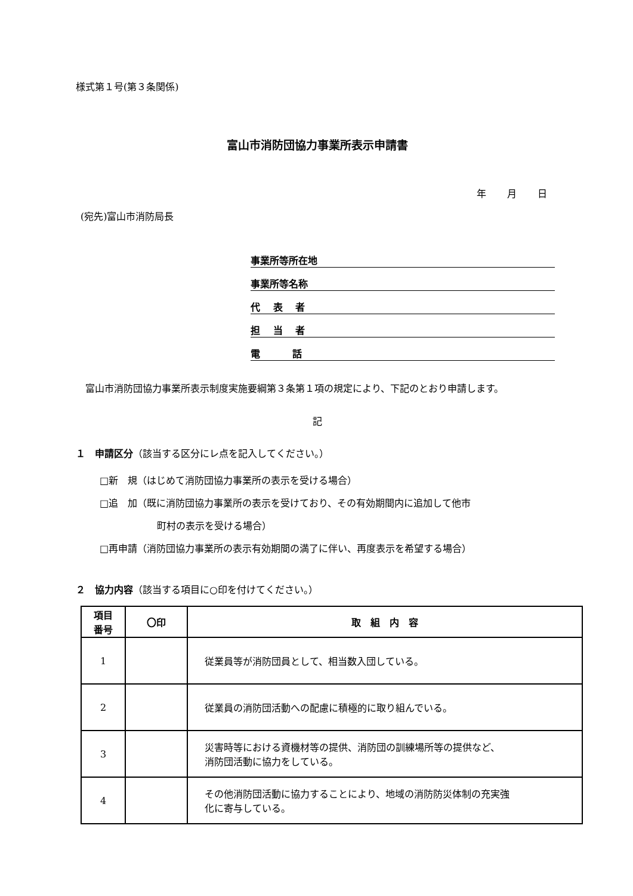様式第１号(第３条関係)
富山市消防団協力事業所表示申請書
年 月 日
(宛先)富山市消防局長
事業所等所在地
事業所等名称
代　 表　 者
担　 当　 者
電　　　 話
　富山市消防団協力事業所表示制度実施要綱第３条第１項の規定により、下記のとおり申請します。
記
１　申請区分（該当する区分にレ点を記入してください。）
□新　規（はじめて消防団協力事業所の表示を受ける場合）
□追　加（既に消防団協力事業所の表示を受けており、その有効期間内に追加して他市
町村の表示を受ける場合）
□再申請（消防団協力事業所の表示有効期間の満了に伴い、再度表示を希望する場合）
２　協力内容（該当する項目に○印を付けてください。）
| 項目 番号 | 〇印 | 取 組 内 容 |
| --- | --- | --- |
| 1 | | 従業員等が消防団員として、相当数入団している。 |
| 2 | | 従業員の消防団活動への配慮に積極的に取り組んでいる。 |
| 3 | | 災害時等における資機材等の提供、消防団の訓練場所等の提供など、 消防団活動に協力をしている。 |
| 4 | | その他消防団活動に協力することにより、地域の消防防災体制の充実強 化に寄与している。 |